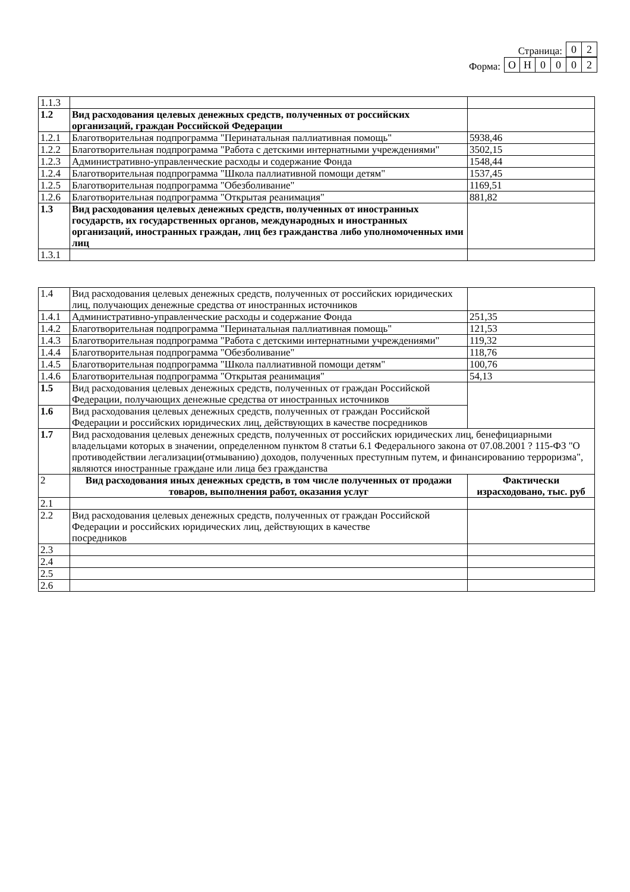Страница: 0 2
Форма: О Н 0002
| 1.1.3 | | |
| 1.2 | Вид расходования целевых денежных средств, полученных от российских организаций, граждан Российской Федерации | |
| 1.2.1 | Благотворительная подпрограмма "Перинатальная паллиативная помощь" | 5938,46 |
| 1.2.2 | Благотворительная подпрограмма "Работа с детскими интернатными учреждениями" | 3502,15 |
| 1.2.3 | Административно-управленческие расходы и содержание Фонда | 1548,44 |
| 1.2.4 | Благотворительная подпрограмма "Школа паллиативной помощи детям" | 1537,45 |
| 1.2.5 | Благотворительная подпрограмма "Обезболивание" | 1169,51 |
| 1.2.6 | Благотворительная подпрограмма "Открытая реанимация" | 881,82 |
| 1.3 | Вид расходования целевых денежных средств, полученных от иностранных государств, их государственных органов, международных и иностранных организаций, иностранных граждан, лиц без гражданства либо уполномоченных ими лиц | |
| 1.3.1 | | |
| 1.4 | Вид расходования целевых денежных средств, полученных от российских юридических лиц, получающих денежные средства от иностранных источников | |
| 1.4.1 | Административно-управленческие расходы и содержание Фонда | 251,35 |
| 1.4.2 | Благотворительная подпрограмма "Перинатальная паллиативная помощь" | 121,53 |
| 1.4.3 | Благотворительная подпрограмма "Работа с детскими интернатными учреждениями" | 119,32 |
| 1.4.4 | Благотворительная подпрограмма "Обезболивание" | 118,76 |
| 1.4.5 | Благотворительная подпрограмма "Школа паллиативной помощи детям" | 100,76 |
| 1.4.6 | Благотворительная подпрограмма "Открытая реанимация" | 54,13 |
| 1.5 | Вид расходования целевых денежных средств, полученных от граждан Российской Федерации, получающих денежные средства от иностранных источников | |
| 1.6 | Вид расходования целевых денежных средств, полученных от граждан Российской Федерации и российских юридических лиц, действующих в качестве посредников | |
| 1.7 | Вид расходования целевых денежных средств, полученных от российских юридических лиц, бенефициарными владельцами которых в значении, определенном пунктом 8 статьи 6.1 Федерального закона от 07.08.2001 ? 115-ФЗ "О противодействии легализации(отмыванию) доходов, полученных преступным путем, и финансированию терроризма", являются иностранные граждане или лица без гражданства | |
| 2 | Вид расходования иных денежных средств, в том числе полученных от продажи товаров, выполнения работ, оказания услуг | Фактически израсходовано, тыс. руб |
| 2.1 | | |
| 2.2 | Вид расходования целевых денежных средств, полученных от граждан Российской Федерации и российских юридических лиц, действующих в качестве посредников | |
| 2.3 | | |
| 2.4 | | |
| 2.5 | | |
| 2.6 | | |